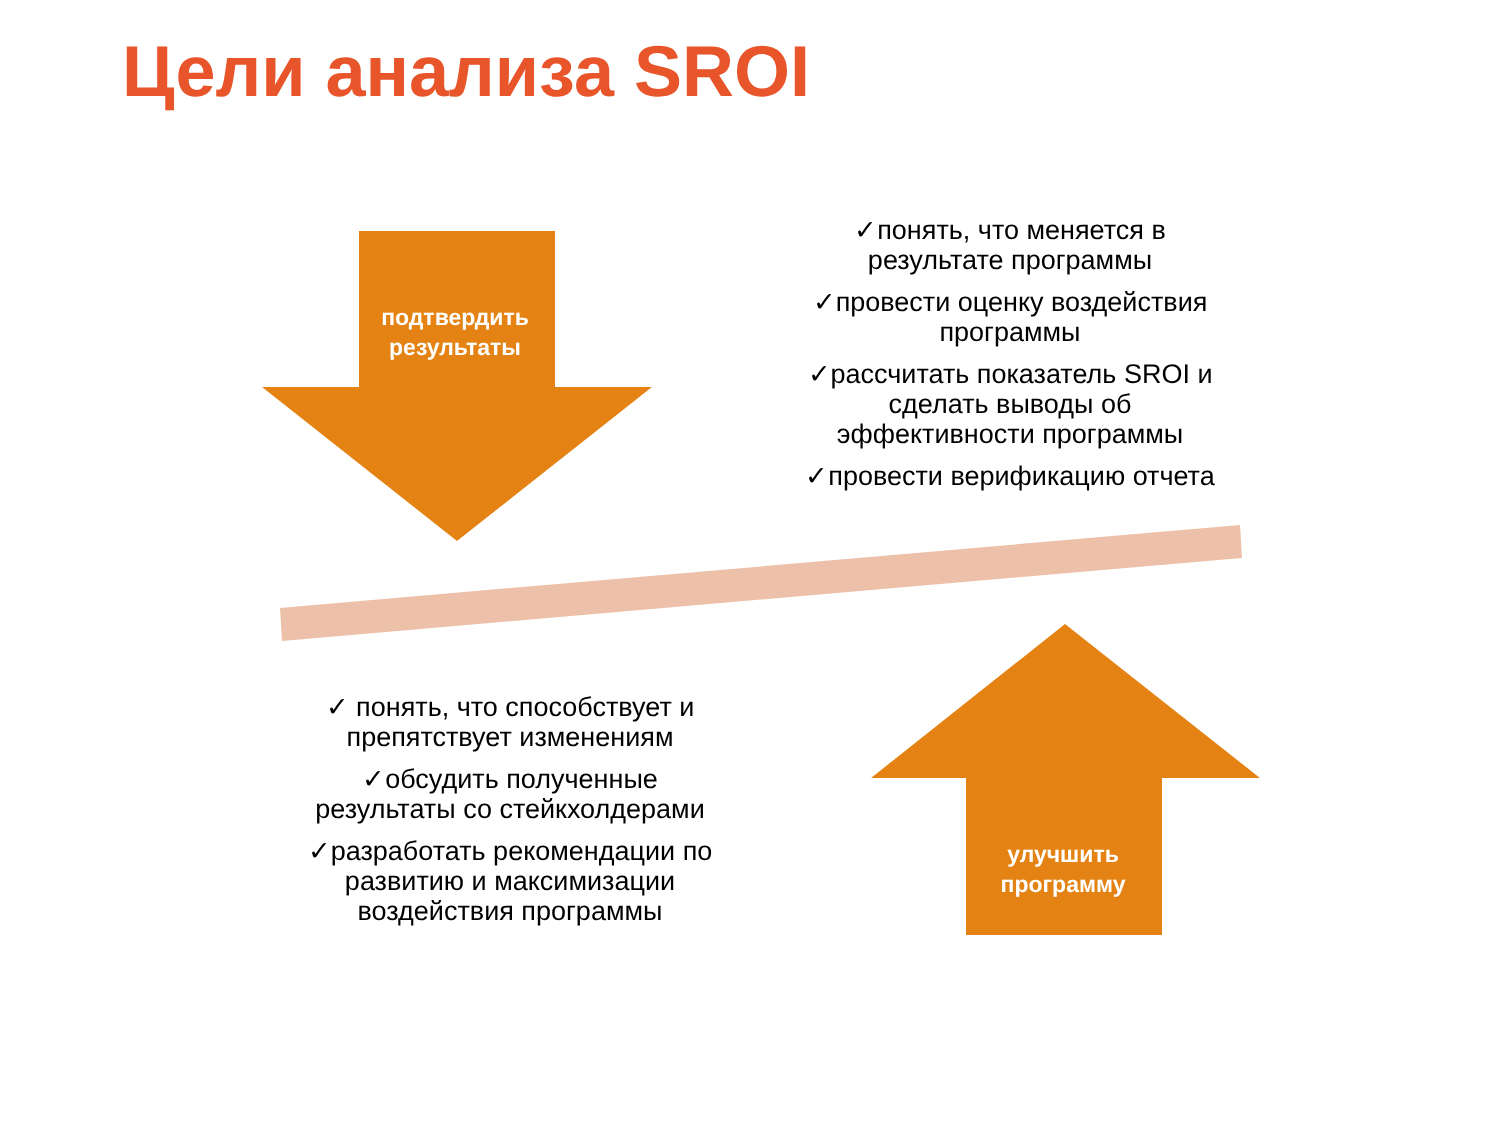Цели анализа SROI
подтвердить
результаты
✓понять, что меняется в
результате программы
✓провести оценку воздействия
программы
✓рассчитать показатель SROI и
сделать выводы об
эффективности программы
✓провести верификацию отчета
✓ понять, что способствует и
препятствует изменениям
✓обсудить полученные
результаты со стейкхолдерами
✓разработать рекомендации по
развитию и максимизации
воздействия программы
улучшить
программу